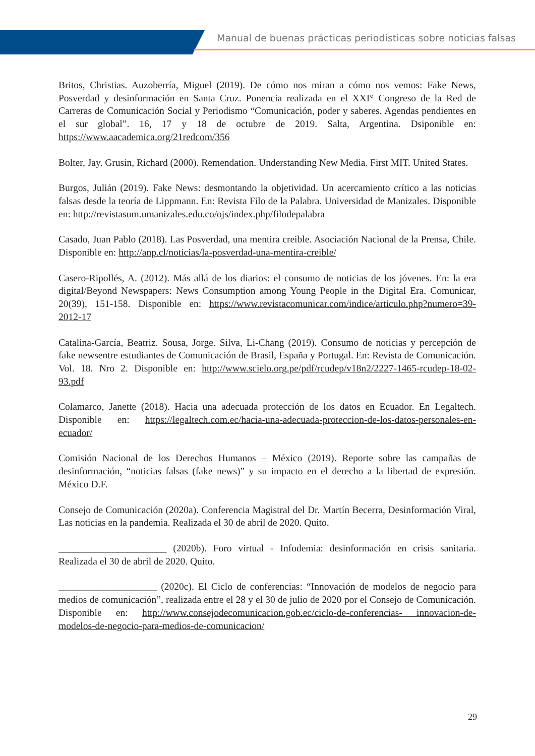Manual de buenas prácticas periodísticas sobre noticias falsas
Britos, Christias. Auzoberría, Miguel (2019). De cómo nos miran a cómo nos vemos: Fake News, Posverdad y desinformación en Santa Cruz. Ponencia realizada en el XXI° Congreso de la Red de Carreras de Comunicación Social y Periodismo “Comunicación, poder y saberes. Agendas pendientes en el sur global”. 16, 17 y 18 de octubre de 2019. Salta, Argentina. Dsiponible en: https://www.aacademica.org/21redcom/356
Bolter, Jay. Grusin, Richard (2000). Remendation. Understanding New Media. First MIT. United States.
Burgos, Julián (2019). Fake News: desmontando la objetividad. Un acercamiento crítico a las noticias falsas desde la teoría de Lippmann. En: Revista Filo de la Palabra. Universidad de Manizales. Disponible en: http://revistasum.umanizales.edu.co/ojs/index.php/filodepalabra
Casado, Juan Pablo (2018). Las Posverdad, una mentira creible. Asociación Nacional de la Prensa, Chile. Disponible en: http://anp.cl/noticias/la-posverdad-una-mentira-creible/
Casero-Ripollés, A. (2012). Más allá de los diarios: el consumo de noticias de los jóvenes. En: la era digital/Beyond Newspapers: News Consumption among Young People in the Digital Era. Comunicar, 20(39), 151-158. Disponible en: https://www.revistacomunicar.com/indice/articulo.php?numero=39-2012-17
Catalina-García, Beatriz. Sousa, Jorge. Silva, Li-Chang (2019). Consumo de noticias y percepción de fake newsentre estudiantes de Comunicación de Brasil, España y Portugal. En: Revista de Comunicación. Vol. 18. Nro 2. Disponible en: http://www.scielo.org.pe/pdf/rcudep/v18n2/2227-1465-rcudep-18-02-93.pdf
Colamarco, Janette (2018). Hacia una adecuada protección de los datos en Ecuador. En Legaltech. Disponible en: https://legaltech.com.ec/hacia-una-adecuada-proteccion-de-los-datos-personales-en-ecuador/
Comisión Nacional de los Derechos Humanos – México (2019). Reporte sobre las campañas de desinformación, “noticias falsas (fake news)” y su impacto en el derecho a la libertad de expresión. México D.F.
Consejo de Comunicación (2020a). Conferencia Magistral del Dr. Martín Becerra, Desinformación Viral, Las noticias en la pandemia. Realizada el 30 de abril de 2020. Quito.
______________________ (2020b). Foro virtual - Infodemia: desinformación en crisis sanitaria. Realizada el 30 de abril de 2020. Quito.
____________________ (2020c). El Ciclo de conferencias: “Innovación de modelos de negocio para medios de comunicación”, realizada entre el 28 y el 30 de julio de 2020 por el Consejo de Comunicación. Disponible en: http://www.consejodecomunicacion.gob.ec/ciclo-de-conferencias- innovacion-de-modelos-de-negocio-para-medios-de-comunicacion/
29